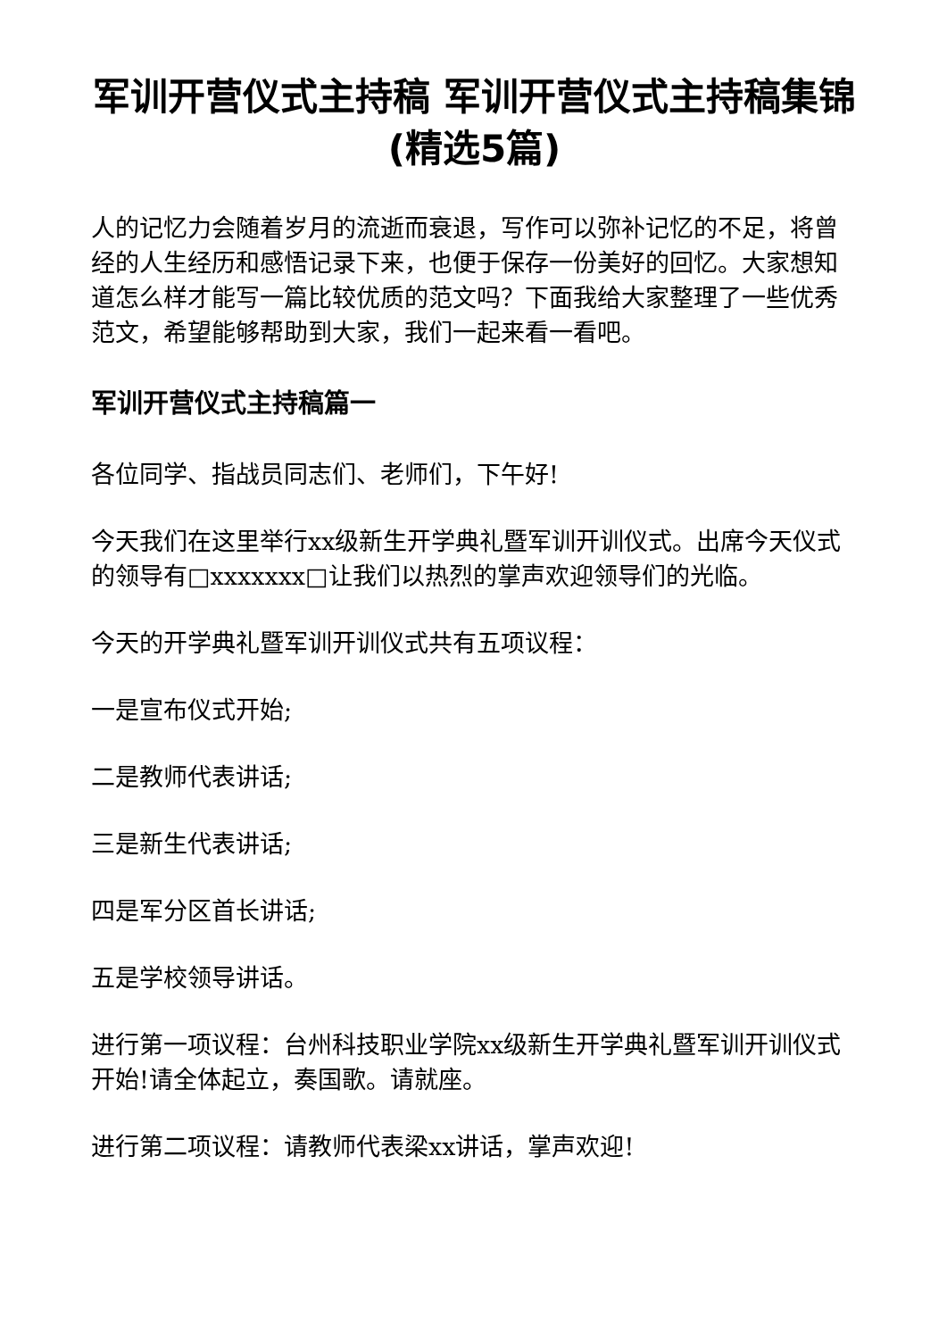军训开营仪式主持稿 军训开营仪式主持稿集锦(精选5篇)
人的记忆力会随着岁月的流逝而衰退，写作可以弥补记忆的不足，将曾经的人生经历和感悟记录下来，也便于保存一份美好的回忆。大家想知道怎么样才能写一篇比较优质的范文吗？下面我给大家整理了一些优秀范文，希望能够帮助到大家，我们一起来看一看吧。
军训开营仪式主持稿篇一
各位同学、指战员同志们、老师们，下午好!
今天我们在这里举行xx级新生开学典礼暨军训开训仪式。出席今天仪式的领导有□xxxxxxx□让我们以热烈的掌声欢迎领导们的光临。
今天的开学典礼暨军训开训仪式共有五项议程：
一是宣布仪式开始;
二是教师代表讲话;
三是新生代表讲话;
四是军分区首长讲话;
五是学校领导讲话。
进行第一项议程：台州科技职业学院xx级新生开学典礼暨军训开训仪式开始!请全体起立，奏国歌。请就座。
进行第二项议程：请教师代表梁xx讲话，掌声欢迎!